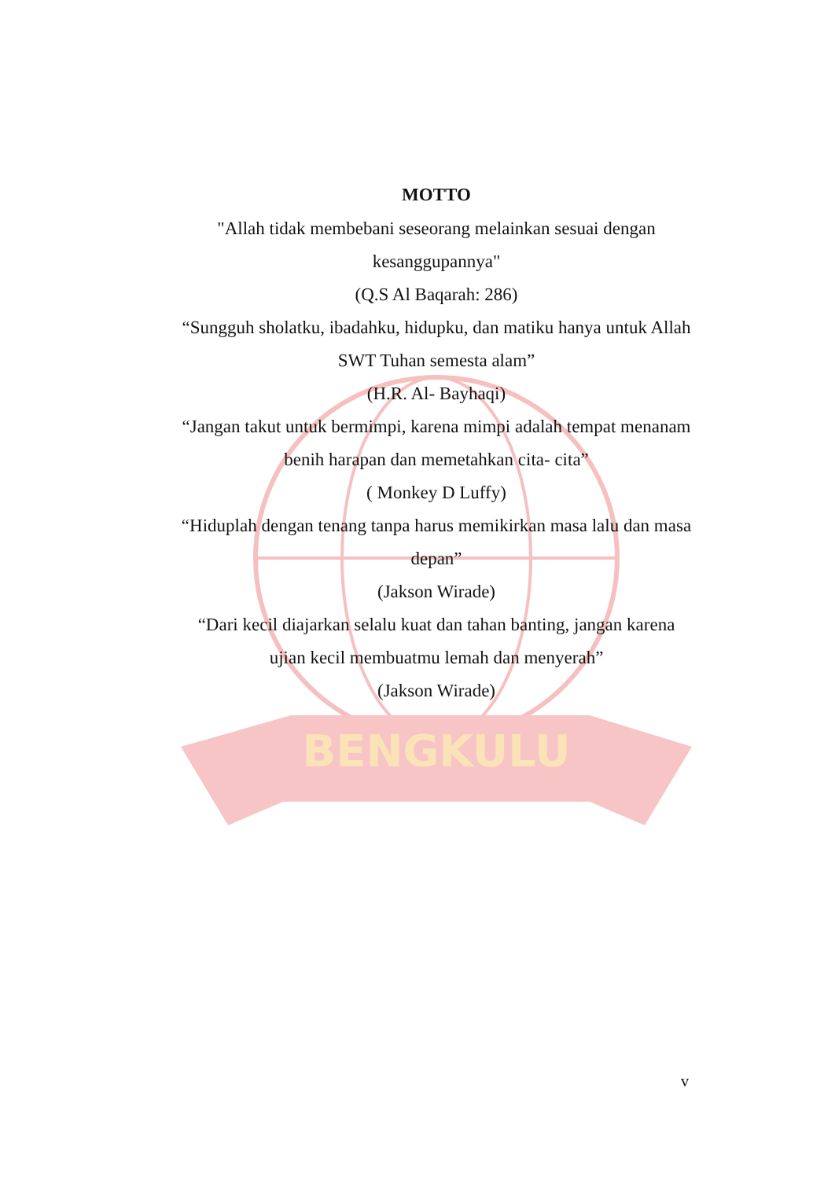BENGKULU
MOTTO
"Allah tidak membebani seseorang melainkan sesuai dengan kesanggupannya"
(Q.S Al Baqarah: 286)
“Sungguh sholatku, ibadahku, hidupku, dan matiku hanya untuk Allah SWT Tuhan semesta alam”
(H.R. Al- Bayhaqi)
“Jangan takut untuk bermimpi, karena mimpi adalah tempat menanam benih harapan dan memetahkan cita- cita”
( Monkey D Luffy)
“Hiduplah dengan tenang tanpa harus memikirkan masa lalu dan masa depan”
(Jakson Wirade)
“Dari kecil diajarkan selalu kuat dan tahan banting, jangan karena ujian kecil membuatmu lemah dan menyerah”
(Jakson Wirade)
v